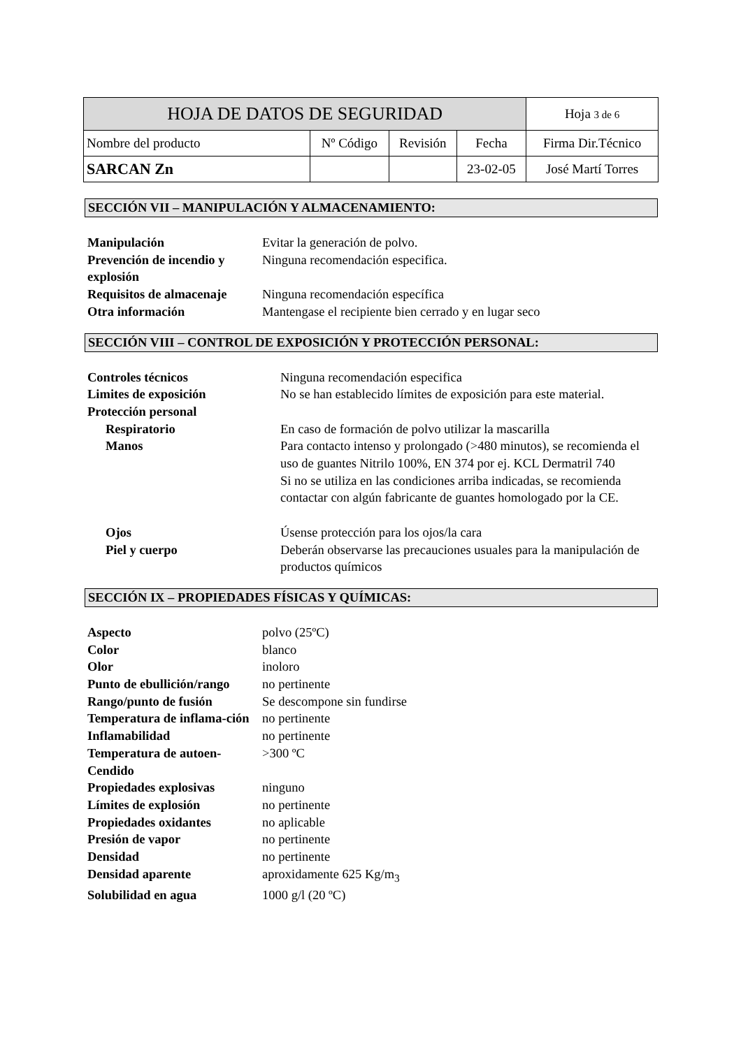| HOJA DE DATOS DE SEGURIDAD | | | | Hoja 3 de 6 |
| Nombre del producto | Nº Código | Revisión | Fecha | Firma Dir.Técnico |
| SARCAN Zn | | | 23-02-05 | José Martí Torres |
SECCIÓN VII – MANIPULACIÓN Y ALMACENAMIENTO:
| Manipulación | Evitar la generación de polvo. |
| Prevención de incendio y explosión | Ninguna recomendación especifica. |
| Requisitos de almacenaje | Ninguna recomendación específica |
| Otra información | Mantengase el recipiente bien cerrado y en lugar seco |
SECCIÓN VIII – CONTROL DE EXPOSICIÓN Y PROTECCIÓN PERSONAL:
| Controles técnicos | Ninguna recomendación especifica |
| Limites de exposición | No se han establecido límites de exposición para este material. |
| Protección personal | |
| Respiratorio | En caso de formación de polvo utilizar la mascarilla |
| Manos | Para contacto intenso y prolongado (>480 minutos), se recomienda el uso de guantes Nitrilo 100%, EN 374 por ej. KCL Dermatril 740 Si no se utiliza en las condiciones arriba indicadas, se recomienda contactar con algún fabricante de guantes homologado por la CE. |
| Ojos | Úsense protección para los ojos/la cara |
| Piel y cuerpo | Deberán observarse las precauciones usuales para la manipulación de productos químicos |
SECCIÓN IX – PROPIEDADES FÍSICAS Y QUÍMICAS:
| Aspecto | polvo (25ºC) |
| Color | blanco |
| Olor | inoloro |
| Punto de ebullición/rango | no pertinente |
| Rango/punto de fusión | Se descompone sin fundirse |
| Temperatura de inflama-ción | no pertinente |
| Inflamabilidad | no pertinente |
| Temperatura de autoen-Cendido | >300 ºC |
| Propiedades explosivas | ninguno |
| Límites de explosión | no pertinente |
| Propiedades oxidantes | no aplicable |
| Presión de vapor | no pertinente |
| Densidad | no pertinente |
| Densidad aparente | aproxidamente 625 Kg/m<sub>3</sub> |
| Solubilidad en agua | 1000 g/l (20 ºC) |